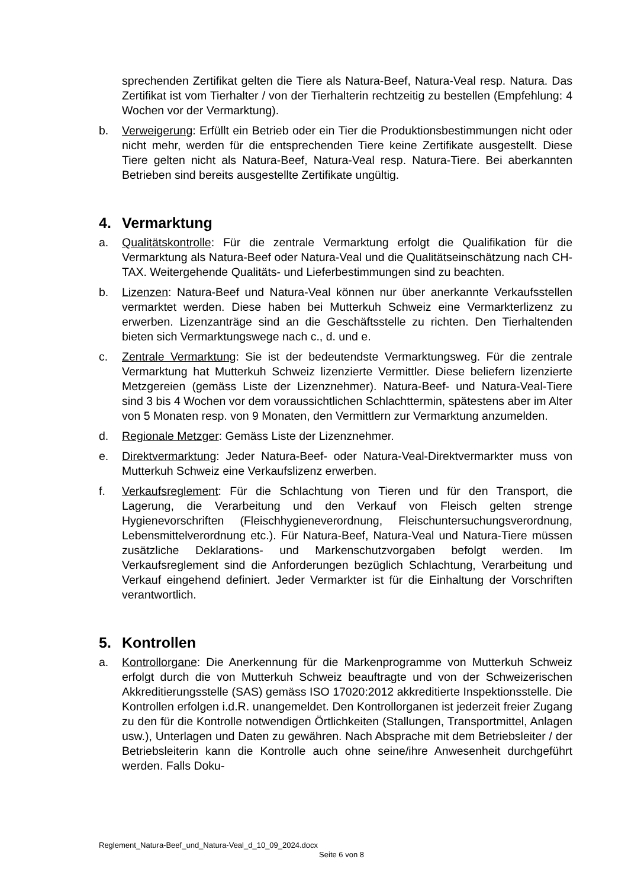sprechenden Zertifikat gelten die Tiere als Natura-Beef, Natura-Veal resp. Natura. Das Zertifikat ist vom Tierhalter / von der Tierhalterin rechtzeitig zu bestellen (Empfehlung: 4 Wochen vor der Vermarktung).
b. Verweigerung: Erfüllt ein Betrieb oder ein Tier die Produktionsbestimmungen nicht oder nicht mehr, werden für die entsprechenden Tiere keine Zertifikate ausgestellt. Diese Tiere gelten nicht als Natura-Beef, Natura-Veal resp. Natura-Tiere. Bei aberkannten Betrieben sind bereits ausgestellte Zertifikate ungültig.
4. Vermarktung
a. Qualitätskontrolle: Für die zentrale Vermarktung erfolgt die Qualifikation für die Vermarktung als Natura-Beef oder Natura-Veal und die Qualitätseinschätzung nach CH-TAX. Weitergehende Qualitäts- und Lieferbestimmungen sind zu beachten.
b. Lizenzen: Natura-Beef und Natura-Veal können nur über anerkannte Verkaufsstellen vermarktet werden. Diese haben bei Mutterkuh Schweiz eine Vermarkterlizenz zu erwerben. Lizenzanträge sind an die Geschäftsstelle zu richten. Den Tierhaltenden bieten sich Vermarktungswege nach c., d. und e.
c. Zentrale Vermarktung: Sie ist der bedeutendste Vermarktungsweg. Für die zentrale Vermarktung hat Mutterkuh Schweiz lizenzierte Vermittler. Diese beliefern lizenzierte Metzgereien (gemäss Liste der Lizenznehmer). Natura-Beef- und Natura-Veal-Tiere sind 3 bis 4 Wochen vor dem voraussichtlichen Schlachttermin, spätestens aber im Alter von 5 Monaten resp. von 9 Monaten, den Vermittlern zur Vermarktung anzumelden.
d. Regionale Metzger: Gemäss Liste der Lizenznehmer.
e. Direktvermarktung: Jeder Natura-Beef- oder Natura-Veal-Direktvermarkter muss von Mutterkuh Schweiz eine Verkaufslizenz erwerben.
f. Verkaufsreglement: Für die Schlachtung von Tieren und für den Transport, die Lagerung, die Verarbeitung und den Verkauf von Fleisch gelten strenge Hygienevorschriften (Fleischhygieneverordnung, Fleischuntersuchungsverordnung, Lebensmittelverordnung etc.). Für Natura-Beef, Natura-Veal und Natura-Tiere müssen zusätzliche Deklarations- und Markenschutzvorgaben befolgt werden. Im Verkaufsreglement sind die Anforderungen bezüglich Schlachtung, Verarbeitung und Verkauf eingehend definiert. Jeder Vermarkter ist für die Einhaltung der Vorschriften verantwortlich.
5. Kontrollen
a. Kontrollorgane: Die Anerkennung für die Markenprogramme von Mutterkuh Schweiz erfolgt durch die von Mutterkuh Schweiz beauftragte und von der Schweizerischen Akkreditierungsstelle (SAS) gemäss ISO 17020:2012 akkreditierte Inspektionsstelle. Die Kontrollen erfolgen i.d.R. unangemeldet. Den Kontrollorganen ist jederzeit freier Zugang zu den für die Kontrolle notwendigen Örtlichkeiten (Stallungen, Transportmittel, Anlagen usw.), Unterlagen und Daten zu gewähren. Nach Absprache mit dem Betriebsleiter / der Betriebsleiterin kann die Kontrolle auch ohne seine/ihre Anwesenheit durchgeführt werden. Falls Doku-
Reglement_Natura-Beef_und_Natura-Veal_d_10_09_2024.docx
Seite 6 von 8